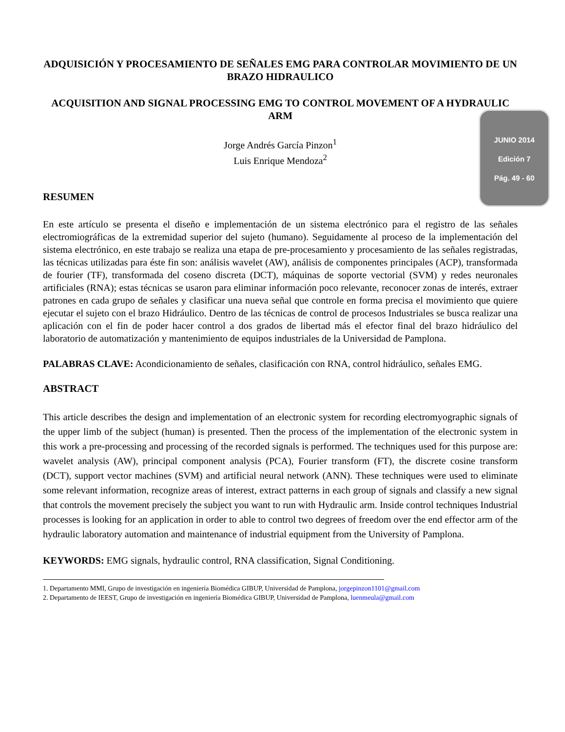JUNIO 2014
Edición 7
Pág. 49 - 60
ADQUISICIÓN Y PROCESAMIENTO DE SEÑALES EMG PARA CONTROLAR MOVIMIENTO DE UN BRAZO HIDRAULICO
ACQUISITION AND SIGNAL PROCESSING EMG TO CONTROL MOVEMENT OF A HYDRAULIC ARM
Jorge Andrés García Pinzon<sup>1</sup>
Luis Enrique Mendoza<sup>2</sup>
RESUMEN
En este artículo se presenta el diseño e implementación de un sistema electrónico para el registro de las señales electromiográficas de la extremidad superior del sujeto (humano). Seguidamente al proceso de la implementación del sistema electrónico, en este trabajo se realiza una etapa de pre-procesamiento y procesamiento de las señales registradas, las técnicas utilizadas para éste fin son: análisis wavelet (AW), análisis de componentes principales (ACP), transformada de fourier (TF), transformada del coseno discreta (DCT), máquinas de soporte vectorial (SVM) y redes neuronales artificiales (RNA); estas técnicas se usaron para eliminar información poco relevante, reconocer zonas de interés, extraer patrones en cada grupo de señales y clasificar una nueva señal que controle en forma precisa el movimiento que quiere ejecutar el sujeto con el brazo Hidráulico. Dentro de las técnicas de control de procesos Industriales se busca realizar una aplicación con el fin de poder hacer control a dos grados de libertad más el efector final del brazo hidráulico del laboratorio de automatización y mantenimiento de equipos industriales de la Universidad de Pamplona.
PALABRAS CLAVE: Acondicionamiento de señales, clasificación con RNA, control hidráulico, señales EMG.
ABSTRACT
This article describes the design and implementation of an electronic system for recording electromyographic signals of the upper limb of the subject (human) is presented. Then the process of the implementation of the electronic system in this work a pre-processing and processing of the recorded signals is performed. The techniques used for this purpose are: wavelet analysis (AW), principal component analysis (PCA), Fourier transform (FT), the discrete cosine transform (DCT), support vector machines (SVM) and artificial neural network (ANN). These techniques were used to eliminate some relevant information, recognize areas of interest, extract patterns in each group of signals and classify a new signal that controls the movement precisely the subject you want to run with Hydraulic arm. Inside control techniques Industrial processes is looking for an application in order to able to control two degrees of freedom over the end effector arm of the hydraulic laboratory automation and maintenance of industrial equipment from the University of Pamplona.
KEYWORDS: EMG signals, hydraulic control, RNA classification, Signal Conditioning.
1. Departamento MMI, Grupo de investigación en ingeniería Biomédica GIBUP, Universidad de Pamplona, jorgepinzon1101@gmail.com
2. Departamento de IEEST, Grupo de investigación en ingeniería Biomédica GIBUP, Universidad de Pamplona, luenmeula@gmail.com